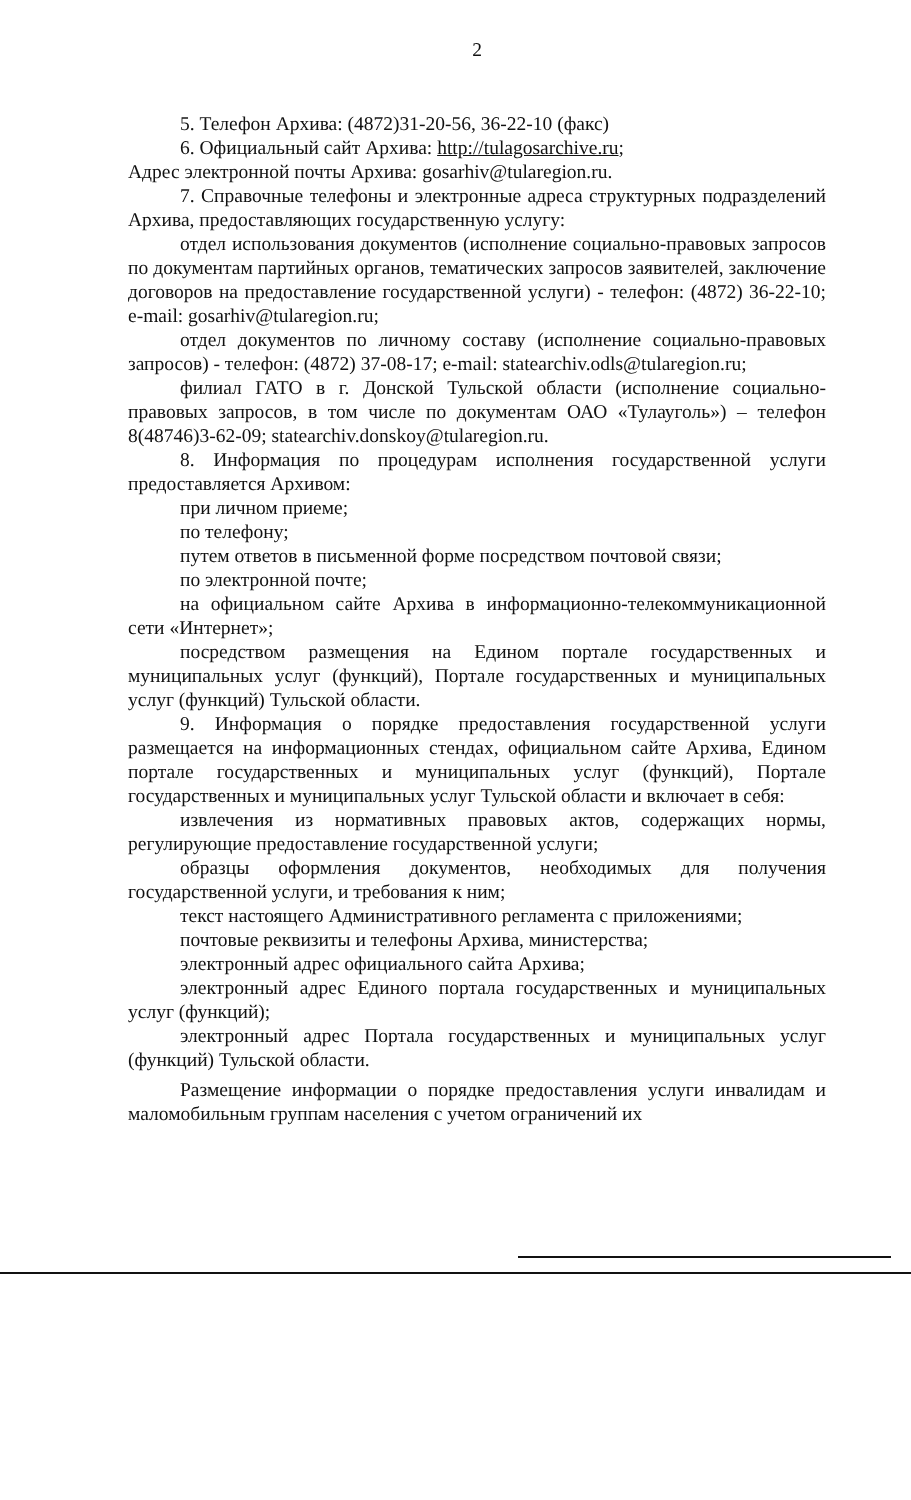2
5. Телефон Архива: (4872)31-20-56, 36-22-10 (факс)
6. Официальный сайт Архива: http://tulagosarchive.ru;
Адрес электронной почты Архива: gosarhiv@tularegion.ru.
7. Справочные телефоны и электронные адреса структурных подразделений Архива, предоставляющих государственную услугу:
отдел использования документов (исполнение социально-правовых запросов по документам партийных органов, тематических запросов заявителей, заключение договоров на предоставление государственной услуги) - телефон: (4872) 36-22-10; e-mail: gosarhiv@tularegion.ru;
отдел документов по личному составу (исполнение социально-правовых запросов) - телефон: (4872) 37-08-17; e-mail: statearchiv.odls@tularegion.ru;
филиал ГАТО в г. Донской Тульской области (исполнение социально-правовых запросов, в том числе по документам ОАО «Тулауголь») – телефон 8(48746)3-62-09; statearchiv.donskoy@tularegion.ru.
8. Информация по процедурам исполнения государственной услуги предоставляется Архивом:
при личном приеме;
по телефону;
путем ответов в письменной форме посредством почтовой связи;
по электронной почте;
на официальном сайте Архива в информационно-телекоммуникационной сети «Интернет»;
посредством размещения на Едином портале государственных и муниципальных услуг (функций), Портале государственных и муниципальных услуг (функций) Тульской области.
9. Информация о порядке предоставления государственной услуги размещается на информационных стендах, официальном сайте Архива, Едином портале государственных и муниципальных услуг (функций), Портале государственных и муниципальных услуг Тульской области и включает в себя:
извлечения из нормативных правовых актов, содержащих нормы, регулирующие предоставление государственной услуги;
образцы оформления документов, необходимых для получения государственной услуги, и требования к ним;
текст настоящего Административного регламента с приложениями;
почтовые реквизиты и телефоны Архива, министерства;
электронный адрес официального сайта Архива;
электронный адрес Единого портала государственных и муниципальных услуг (функций);
электронный адрес Портала государственных и муниципальных услуг (функций) Тульской области.
Размещение информации о порядке предоставления услуги инвалидам и маломобильным группам населения с учетом ограничений их